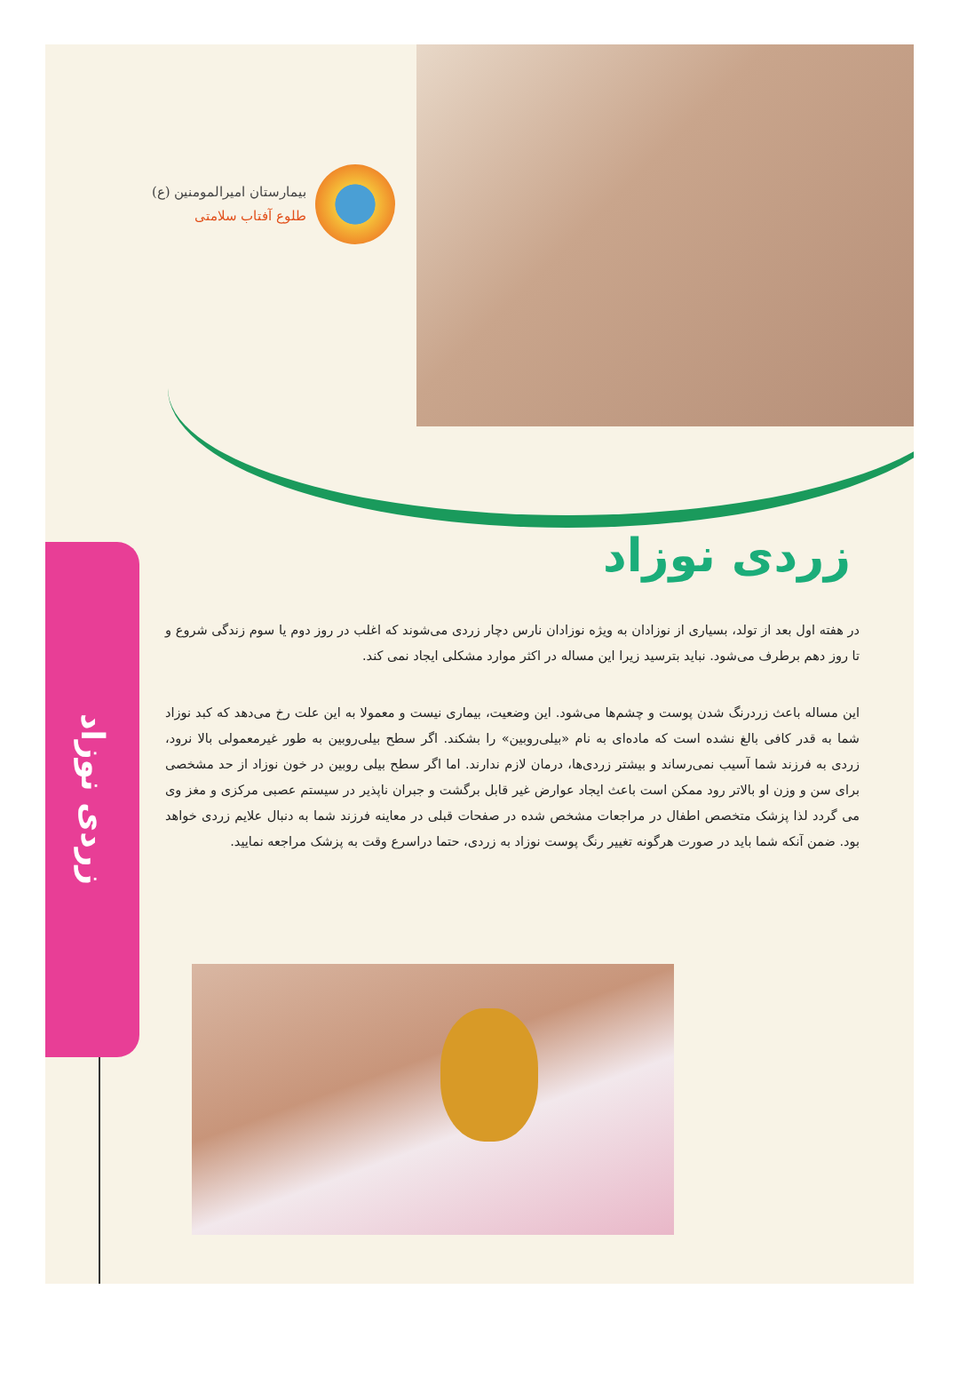بیمارستان امیرالمومنین (ع)
طلوع آفتاب سلامتی
زردی نوزاد
زردی نوزاد
در هفته اول بعد از تولد، بسیاری از نوزادان به ویژه نوزادان نارس دچار زردی می‌شوند که اغلب در روز دوم یا سوم زندگی شروع و تا روز دهم برطرف می‌شود. نباید بترسید زیرا این مساله در اکثر موارد مشکلی ایجاد نمی کند.
این مساله باعث زردرنگ شدن پوست و چشم‌ها می‌شود. این وضعیت، بیماری نیست و معمولا به این علت رخ می‌دهد که کبد نوزاد شما به قدر کافی بالغ نشده است که ماده‌ای به نام «بیلی‌روبین» را بشکند. اگر سطح بیلی‌روبین به طور غیرمعمولی بالا نرود، زردی به فرزند شما آسیب نمی‌رساند و بیشتر زردی‌ها، درمان لازم ندارند. اما اگر سطح بیلی روبین در خون نوزاد از حد مشخصی برای سن و وزن او بالاتر رود ممکن است باعث ایجاد عوارض غیر قابل برگشت و جبران ناپذیر در سیستم عصبی مرکزی و مغز وی می گردد لذا پزشک متخصص اطفال در مراجعات مشخص شده در صفحات قبلی در معاینه فرزند شما به دنبال علایم زردی خواهد بود. ضمن آنکه شما باید در صورت هرگونه تغییر رنگ پوست نوزاد به زردی، حتما دراسرع وقت به پزشک مراجعه نمایید.